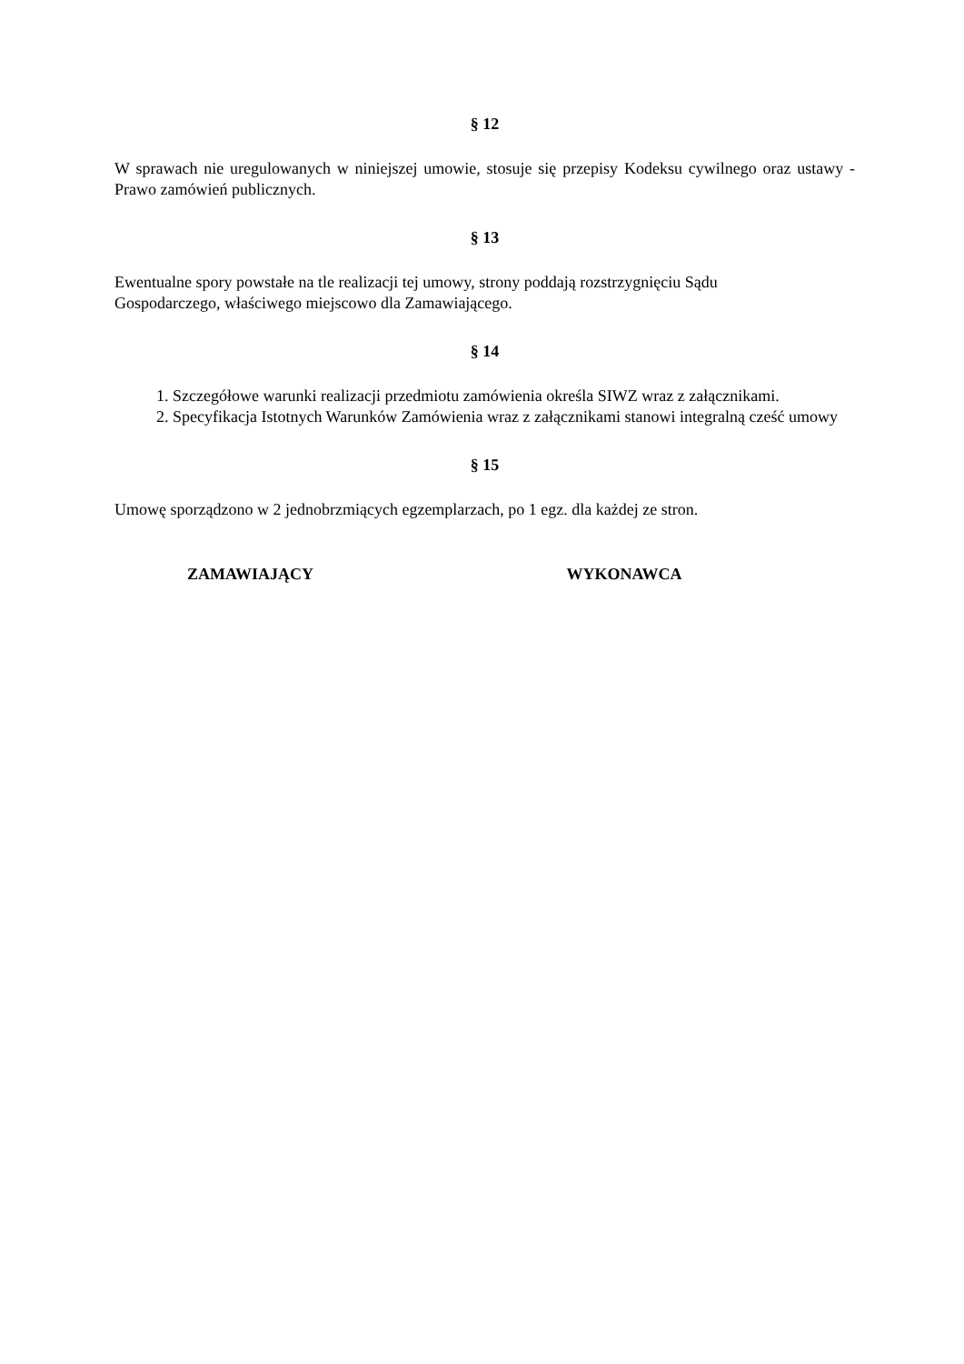§ 12
W sprawach nie uregulowanych w niniejszej umowie, stosuje się przepisy Kodeksu cywilnego oraz ustawy - Prawo zamówień publicznych.
§ 13
Ewentualne spory powstałe na tle realizacji tej umowy, strony poddają rozstrzygnięciu Sądu
Gospodarczego, właściwego miejscowo dla Zamawiającego.
§ 14
1. Szczegółowe warunki realizacji przedmiotu zamówienia określa SIWZ wraz z załącznikami.
2. Specyfikacja Istotnych Warunków Zamówienia wraz z załącznikami stanowi integralną cześć umowy
§ 15
Umowę sporządzono w 2 jednobrzmiących egzemplarzach, po 1 egz. dla każdej ze stron.
ZAMAWIAJĄCY WYKONAWCA